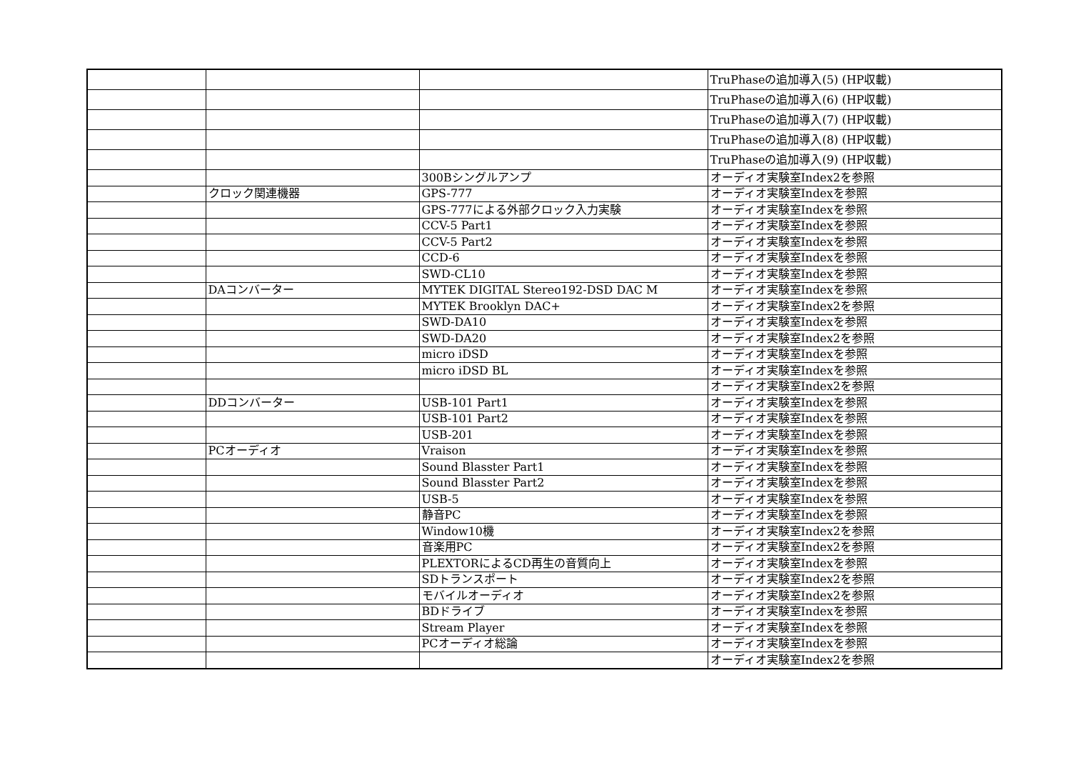| | | | TruPhaseの追加導入(5) (HP収載) |
| | | | TruPhaseの追加導入(6) (HP収載) |
| | | | TruPhaseの追加導入(7) (HP収載) |
| | | | TruPhaseの追加導入(8) (HP収載) |
| | | | TruPhaseの追加導入(9) (HP収載) |
| | | 300Bシングルアンプ | オーディオ実験室Index2を参照 |
| | クロック関連機器 | GPS-777 | オーディオ実験室Indexを参照 |
| | | GPS-777による外部クロック入力実験 | オーディオ実験室Indexを参照 |
| | | CCV-5 Part1 | オーディオ実験室Indexを参照 |
| | | CCV-5 Part2 | オーディオ実験室Indexを参照 |
| | | CCD-6 | オーディオ実験室Indexを参照 |
| | | SWD-CL10 | オーディオ実験室Indexを参照 |
| | DAコンバーター | MYTEK DIGITAL Stereo192-DSD DAC M | オーディオ実験室Indexを参照 |
| | | MYTEK Brooklyn DAC+ | オーディオ実験室Index2を参照 |
| | | SWD-DA10 | オーディオ実験室Indexを参照 |
| | | SWD-DA20 | オーディオ実験室Index2を参照 |
| | | micro iDSD | オーディオ実験室Indexを参照 |
| | | micro iDSD BL | オーディオ実験室Indexを参照 |
| | | | オーディオ実験室Index2を参照 |
| | DDコンバーター | USB-101 Part1 | オーディオ実験室Indexを参照 |
| | | USB-101 Part2 | オーディオ実験室Indexを参照 |
| | | USB-201 | オーディオ実験室Indexを参照 |
| | PCオーディオ | Vraison | オーディオ実験室Indexを参照 |
| | | Sound Blasster Part1 | オーディオ実験室Indexを参照 |
| | | Sound Blasster Part2 | オーディオ実験室Indexを参照 |
| | | USB-5 | オーディオ実験室Indexを参照 |
| | | 静音PC | オーディオ実験室Indexを参照 |
| | | Window10機 | オーディオ実験室Index2を参照 |
| | | 音楽用PC | オーディオ実験室Index2を参照 |
| | | PLEXTORによるCD再生の音質向上 | オーディオ実験室Indexを参照 |
| | | SDトランスポート | オーディオ実験室Index2を参照 |
| | | モバイルオーディオ | オーディオ実験室Index2を参照 |
| | | BDドライブ | オーディオ実験室Indexを参照 |
| | | Stream Player | オーディオ実験室Indexを参照 |
| | | PCオーディオ総論 | オーディオ実験室Indexを参照 |
| | | | オーディオ実験室Index2を参照 |